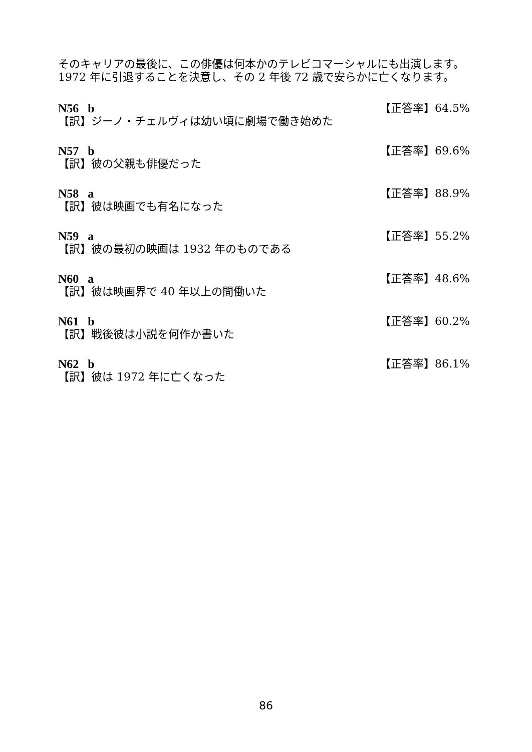そのキャリアの最後に、この俳優は何本かのテレビコマーシャルにも出演します。1972 年に引退することを決意し、その 2 年後 72 歳で安らかに亡くなります。
N56 b 【正答率】64.5%
【訳】ジーノ・チェルヴィは幼い頃に劇場で働き始めた
N57 b 【正答率】69.6%
【訳】彼の父親も俳優だった
N58 a 【正答率】88.9%
【訳】彼は映画でも有名になった
N59 a 【正答率】55.2%
【訳】彼の最初の映画は 1932 年のものである
N60 a 【正答率】48.6%
【訳】彼は映画界で 40 年以上の間働いた
N61 b 【正答率】60.2%
【訳】戦後彼は小説を何作か書いた
N62 b 【正答率】86.1%
【訳】彼は 1972 年に亡くなった
86